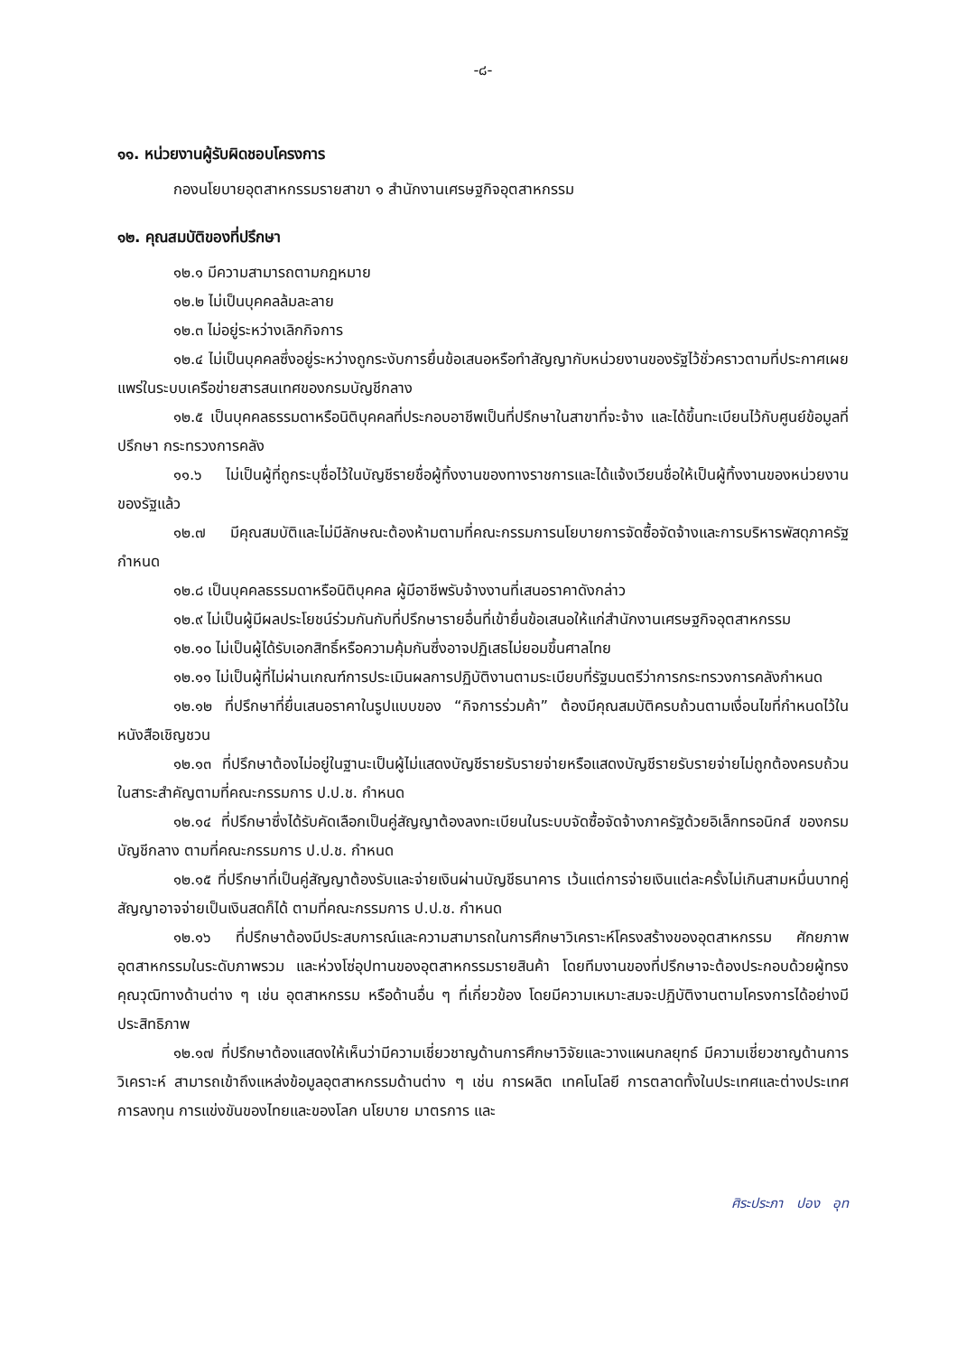-๘-
๑๑. หน่วยงานผู้รับผิดชอบโครงการ
กองนโยบายอุตสาหกรรมรายสาขา ๑ สำนักงานเศรษฐกิจอุตสาหกรรม
๑๒. คุณสมบัติของที่ปรึกษา
๑๒.๑ มีความสามารถตามกฎหมาย
๑๒.๒ ไม่เป็นบุคคลล้มละลาย
๑๒.๓ ไม่อยู่ระหว่างเลิกกิจการ
๑๒.๔ ไม่เป็นบุคคลซึ่งอยู่ระหว่างถูกระงับการยื่นข้อเสนอหรือทำสัญญากับหน่วยงานของรัฐไว้ชั่วคราวตามที่ประกาศเผยแพร่ในระบบเครือข่ายสารสนเทศของกรมบัญชีกลาง
๑๒.๕ เป็นบุคคลธรรมดาหรือนิติบุคคลที่ประกอบอาชีพเป็นที่ปรึกษาในสาขาที่จะจ้าง และได้ขึ้นทะเบียนไว้กับศูนย์ข้อมูลที่ปรึกษา กระทรวงการคลัง
๑๑.๖ ไม่เป็นผู้ที่ถูกระบุชื่อไว้ในบัญชีรายชื่อผู้ทิ้งงานของทางราชการและได้แจ้งเวียนชื่อให้เป็นผู้ทิ้งงานของหน่วยงานของรัฐแล้ว
๑๒.๗ มีคุณสมบัติและไม่มีลักษณะต้องห้ามตามที่คณะกรรมการนโยบายการจัดซื้อจัดจ้างและการบริหารพัสดุภาครัฐกำหนด
๑๒.๘ เป็นบุคคลธรรมดาหรือนิติบุคคล ผู้มีอาชีพรับจ้างงานที่เสนอราคาดังกล่าว
๑๒.๙ ไม่เป็นผู้มีผลประโยชน์ร่วมกันกับที่ปรึกษารายอื่นที่เข้ายื่นข้อเสนอให้แก่สำนักงานเศรษฐกิจอุตสาหกรรม
๑๒.๑๐ ไม่เป็นผู้ได้รับเอกสิทธิ์หรือความคุ้มกันซึ่งอาจปฏิเสธไม่ยอมขึ้นศาลไทย
๑๒.๑๑ ไม่เป็นผู้ที่ไม่ผ่านเกณฑ์การประเมินผลการปฏิบัติงานตามระเบียบที่รัฐมนตรีว่าการกระทรวงการคลังกำหนด
๑๒.๑๒ ที่ปรึกษาที่ยื่นเสนอราคาในรูปแบบของ “กิจการร่วมค้า” ต้องมีคุณสมบัติครบถ้วนตามเงื่อนไขที่กำหนดไว้ในหนังสือเชิญชวน
๑๒.๑๓ ที่ปรึกษาต้องไม่อยู่ในฐานะเป็นผู้ไม่แสดงบัญชีรายรับรายจ่ายหรือแสดงบัญชีรายรับรายจ่ายไม่ถูกต้องครบถ้วนในสาระสำคัญตามที่คณะกรรมการ ป.ป.ช. กำหนด
๑๒.๑๔ ที่ปรึกษาซึ่งได้รับคัดเลือกเป็นคู่สัญญาต้องลงทะเบียนในระบบจัดซื้อจัดจ้างภาครัฐด้วยอิเล็กทรอนิกส์ ของกรมบัญชีกลาง ตามที่คณะกรรมการ ป.ป.ช. กำหนด
๑๒.๑๕ ที่ปรึกษาที่เป็นคู่สัญญาต้องรับและจ่ายเงินผ่านบัญชีธนาคาร เว้นแต่การจ่ายเงินแต่ละครั้งไม่เกินสามหมื่นบาทคู่สัญญาอาจจ่ายเป็นเงินสดก็ได้ ตามที่คณะกรรมการ ป.ป.ช. กำหนด
๑๒.๑๖ ที่ปรึกษาต้องมีประสบการณ์และความสามารถในการศึกษาวิเคราะห์โครงสร้างของอุตสาหกรรม ศักยภาพอุตสาหกรรมในระดับภาพรวม และห่วงโซ่อุปทานของอุตสาหกรรมรายสินค้า โดยทีมงานของที่ปรึกษาจะต้องประกอบด้วยผู้ทรงคุณวุฒิทางด้านต่าง ๆ เช่น อุตสาหกรรม หรือด้านอื่น ๆ ที่เกี่ยวข้อง โดยมีความเหมาะสมจะปฏิบัติงานตามโครงการได้อย่างมีประสิทธิภาพ
๑๒.๑๗ ที่ปรึกษาต้องแสดงให้เห็นว่ามีความเชี่ยวชาญด้านการศึกษาวิจัยและวางแผนกลยุทธ์ มีความเชี่ยวชาญด้านการวิเคราะห์ สามารถเข้าถึงแหล่งข้อมูลอุตสาหกรรมด้านต่าง ๆ เช่น การผลิต เทคโนโลยี การตลาดทั้งในประเทศและต่างประเทศ การลงทุน การแข่งขันของไทยและของโลก นโยบาย มาตรการ และ
ศิระประภา ปอง อุท